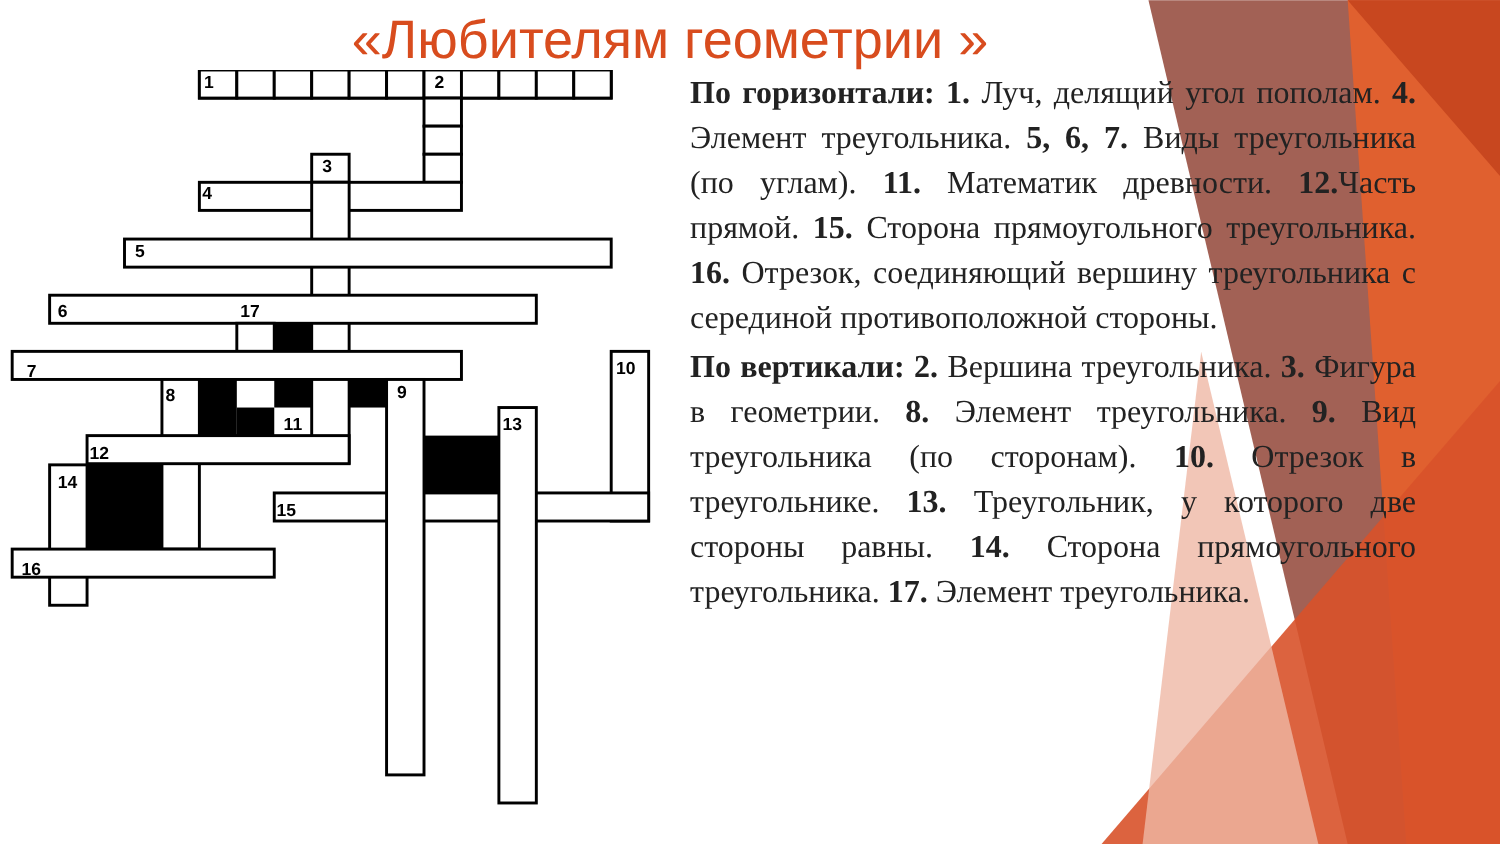«Любителям геометрии »
1
2
3
4
5
6
17
7
8
9
10
11
12
13
14
15
16
По горизонтали: 1. Луч, делящий угол пополам. 4. Элемент треугольника. 5, 6, 7. Виды треугольника (по углам). 11. Математик древности. 12. Часть прямой. 15. Сторона прямоугольного треугольника. 16. Отрезок, соединяющий вершину треугольника с серединой противоположной стороны.
По вертикали: 2. Вершина треугольника. 3. Фигура в геометрии. 8. Элемент треугольника. 9. Вид треугольника (по сторонам). 10. Отрезок в треугольнике. 13. Треугольник, у которого две стороны равны. 14. Сторона прямоугольного треугольника. 17. Элемент треугольника.